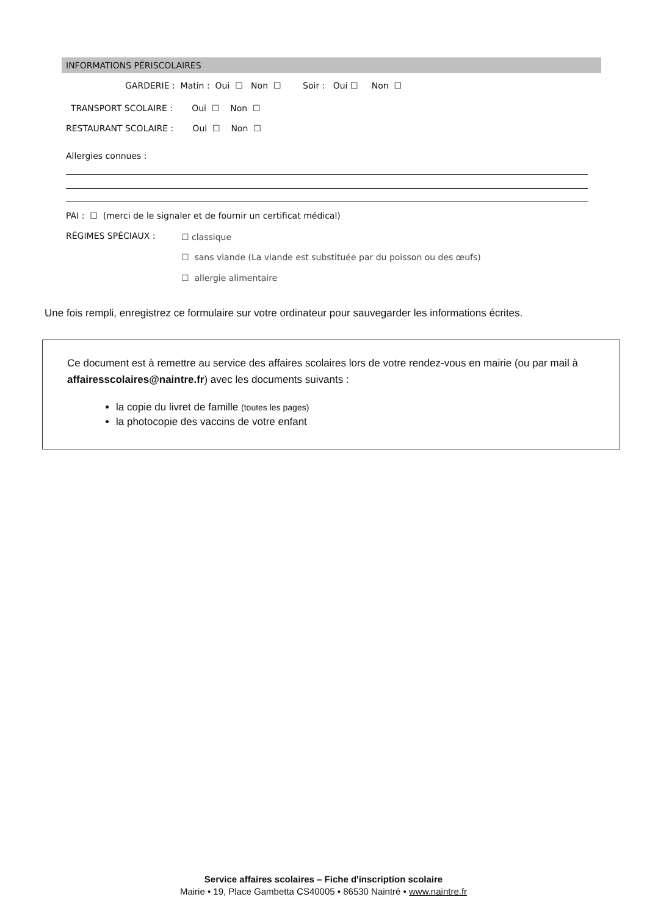INFORMATIONS PÉRISCOLAIRES
GARDERIE : Matin : Oui ☐ Non ☐ Soir : Oui ☐ Non ☐
TRANSPORT SCOLAIRE : Oui ☐ Non ☐
RESTAURANT SCOLAIRE : Oui ☐ Non ☐
Allergies connues :
PAI : ☐ (merci de le signaler et de fournir un certificat médical)
RÉGIMES SPÉCIAUX : ☐ classique
☐ sans viande (La viande est substituée par du poisson ou des œufs)
☐ allergie alimentaire
Une fois rempli, enregistrez ce formulaire sur votre ordinateur pour sauvegarder les informations écrites.
Ce document est à remettre au service des affaires scolaires lors de votre rendez-vous en mairie (ou par mail à affairesscolaires@naintre.fr) avec les documents suivants :
la copie du livret de famille (toutes les pages)
la photocopie des vaccins de votre enfant
Service affaires scolaires – Fiche d'inscription scolaire
Mairie • 19, Place Gambetta CS40005 • 86530 Naintré • www.naintre.fr